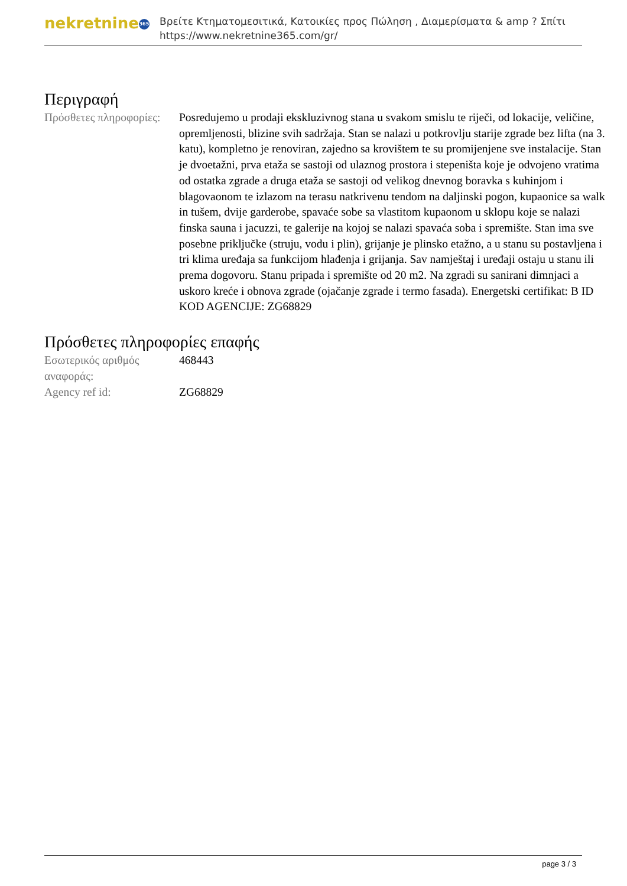nekretnine 365
Βρείτε Κτηματομεσιτικά, Κατοικίες προς Πώληση , Διαμερίσματα & amp ? Σπίτι
https://www.nekretnine365.com/gr/
Περιγραφή
| Πρόσθετες πληροφορίες: | Posredujemo u prodaji ekskluzivnog stana u svakom smislu te riječi, od lokacije, veličine, opremljenosti, blizine svih sadržaja. Stan se nalazi u potkrovlju starije zgrade bez lifta (na 3. katu), kompletno je renoviran, zajedno sa krovištem te su promijenjene sve instalacije. Stan je dvoetažni, prva etaža se sastoji od ulaznog prostora i stepeništa koje je odvojeno vratima od ostatka zgrade a druga etaža se sastoji od velikog dnevnog boravka s kuhinjom i blagovaonom te izlazom na terasu natkrivenu tendom na daljinski pogon, kupaonice sa walk in tušem, dvije garderobe, spavaće sobe sa vlastitom kupaonom u sklopu koje se nalazi finska sauna i jacuzzi, te galerije na kojoj se nalazi spavaća soba i spremište. Stan ima sve posebne priključke (struju, vodu i plin), grijanje je plinsko etažno, a u stanu su postavljena i tri klima uređaja sa funkcijom hlađenja i grijanja. Sav namještaj i uređaji ostaju u stanu ili prema dogovoru. Stanu pripada i spremište od 20 m2. Na zgradi su sanirani dimnjaci a uskoro kreće i obnova zgrade (ojačanje zgrade i termo fasada). Energetski certifikat: B ID KOD AGENCIJE: ZG68829 |
Πρόσθετες πληροφορίες επαφής
| Εσωτερικός αριθμός αναφοράς: | 468443 |
| Agency ref id: | ZG68829 |
page 3 / 3